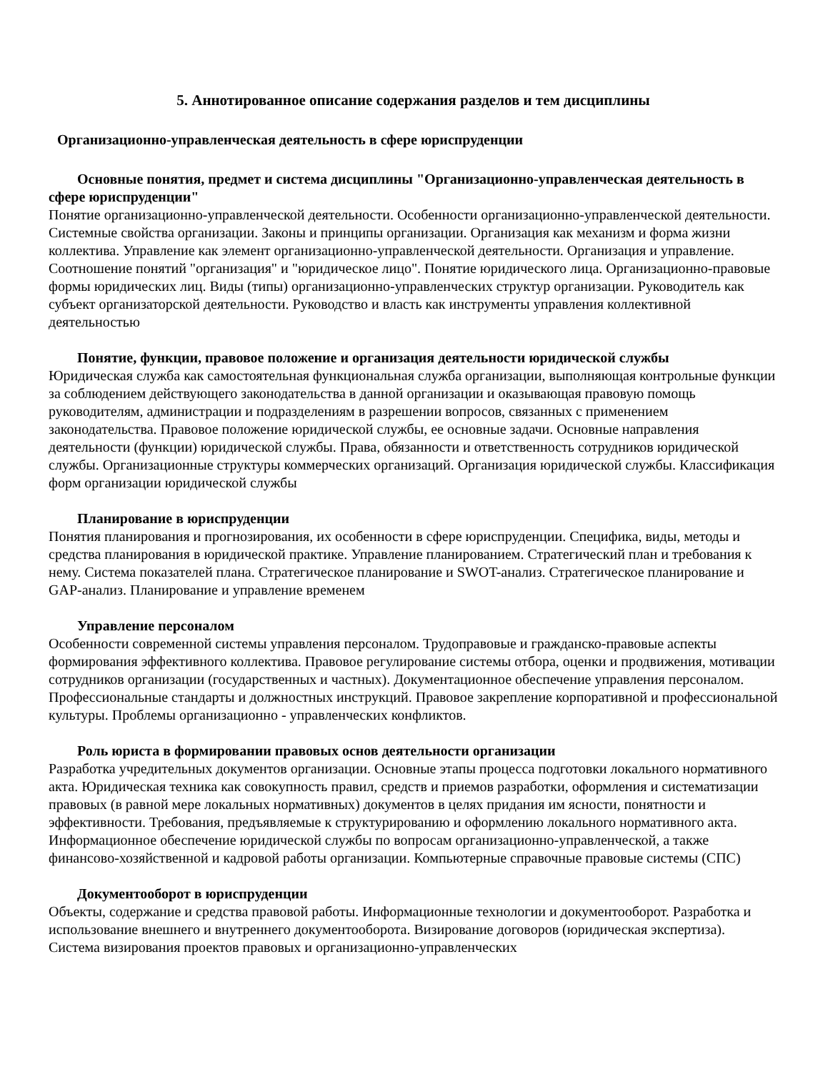5. Аннотированное описание содержания разделов и тем дисциплины
Организационно-управленческая деятельность в сфере юриспруденции
Основные понятия, предмет и система дисциплины "Организационно-управленческая деятельность в сфере юриспруденции"
Понятие организационно-управленческой деятельности. Особенности организационно-управленческой деятельности. Системные свойства организации. Законы и принципы организации. Организация как механизм и форма жизни коллектива. Управление как элемент организационно-управленческой деятельности. Организация и управление. Соотношение понятий "организация" и "юридическое лицо". Понятие юридического лица. Организационно-правовые формы юридических лиц. Виды (типы) организационно-управленческих структур организации. Руководитель как субъект организаторской деятельности. Руководство и власть как инструменты управления коллективной деятельностью
Понятие, функции, правовое положение и организация деятельности юридической службы
Юридическая служба как самостоятельная функциональная служба организации, выполняющая контрольные функции за соблюдением действующего законодательства в данной организации и оказывающая правовую помощь руководителям, администрации и подразделениям в разрешении вопросов, связанных с применением законодательства. Правовое положение юридической службы, ее основные задачи. Основные направления деятельности (функции) юридической службы. Права, обязанности и ответственность сотрудников юридической службы. Организационные структуры коммерческих организаций. Организация юридической службы. Классификация форм организации юридической службы
Планирование в юриспруденции
Понятия планирования и прогнозирования, их особенности в сфере юриспруденции. Специфика, виды, методы и средства планирования в юридической практике. Управление планированием. Стратегический план и требования к нему. Система показателей плана. Стратегическое планирование и SWOT-анализ. Стратегическое планирование и GAP-анализ. Планирование и управление временем
Управление персоналом
Особенности современной системы управления персоналом. Трудоправовые и гражданско-правовые аспекты формирования эффективного коллектива. Правовое регулирование системы отбора, оценки и продвижения, мотивации сотрудников организации (государственных и частных). Документационное обеспечение управления персоналом. Профессиональные стандарты и должностных инструкций. Правовое закрепление корпоративной и профессиональной культуры. Проблемы организационно - управленческих конфликтов.
Роль юриста в формировании правовых основ деятельности организации
Разработка учредительных документов организации. Основные этапы процесса подготовки локального нормативного акта. Юридическая техника как совокупность правил, средств и приемов разработки, оформления и систематизации правовых (в равной мере локальных нормативных) документов в целях придания им ясности, понятности и эффективности. Требования, предъявляемые к структурированию и оформлению локального нормативного акта. Информационное обеспечение юридической службы по вопросам организационно-управленческой, а также финансово-хозяйственной и кадровой работы организации. Компьютерные справочные правовые системы (СПС)
Документооборот в юриспруденции
Объекты, содержание и средства правовой работы. Информационные технологии и документооборот. Разработка и использование внешнего и внутреннего документооборота. Визирование договоров (юридическая экспертиза). Система визирования проектов правовых и организационно-управленческих